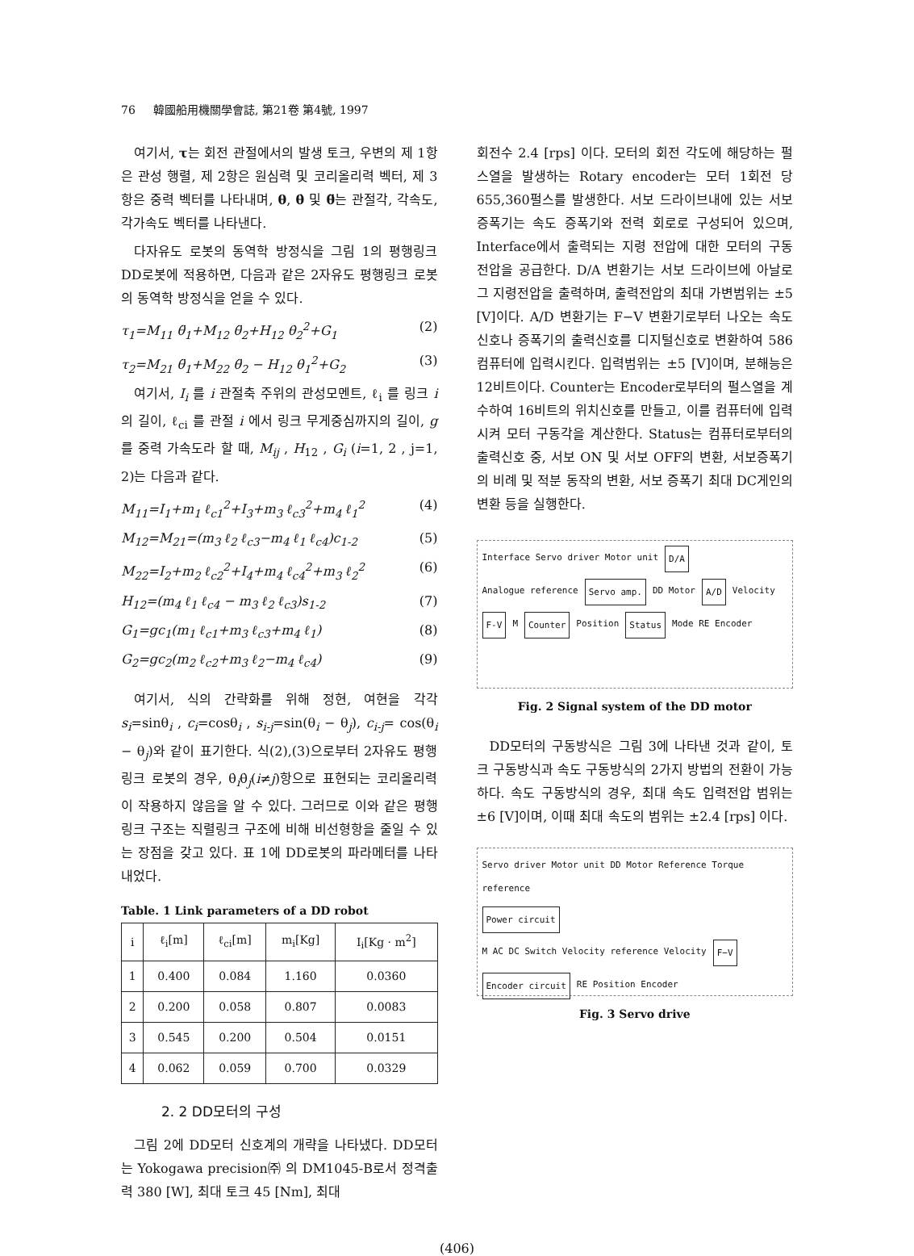76 韓國船用機關學會誌, 第21卷 第4號, 1997
여기서, τ는 회전 관절에서의 발생 토크, 우변의 제 1항은 관성 행렬, 제 2항은 원심력 및 코리올리력 벡터, 제 3항은 중력 벡터를 나타내며, θ, θ̇ 및 θ̈는 관절각, 각속도, 각가속도 벡터를 나타낸다.
다자유도 로봇의 동역학 방정식을 그림 1의 평행링크 DD로봇에 적용하면, 다음과 같은 2자유도 평행링크 로봇의 동역학 방정식을 얻을 수 있다.
τ<sub>1</sub>=M<sub>11</sub> θ̈<sub>1</sub>+M<sub>12</sub> θ̈<sub>2</sub>+H<sub>12</sub> θ̇<sub>2</sub><sup>2</sup>+G<sub>1</sub> (2)
τ<sub>2</sub>=M<sub>21</sub> θ̈<sub>1</sub>+M<sub>22</sub> θ̈<sub>2</sub> − H<sub>12</sub> θ̇<sub>1</sub><sup>2</sup>+G<sub>2</sub> (3)
여기서, I<sub>i</sub> 를 i 관절축 주위의 관성모멘트, ℓ<sub>i</sub> 를 링크 i 의 길이, ℓ<sub>ci</sub> 를 관절 i 에서 링크 무게중심까지의 길이, g 를 중력 가속도라 할 때, M<sub>ij</sub> , H<sub>12</sub> , G<sub>i</sub> (i=1, 2 , j=1, 2)는 다음과 같다.
M<sub>11</sub>=I<sub>1</sub>+m<sub>1</sub> ℓ<sub>c1</sub><sup>2</sup>+I<sub>3</sub>+m<sub>3</sub> ℓ<sub>c3</sub><sup>2</sup>+m<sub>4</sub> ℓ<sub>1</sub><sup>2</sup> (4)
M<sub>12</sub>=M<sub>21</sub>=(m<sub>3</sub> ℓ<sub>2</sub> ℓ<sub>c3</sub>−m<sub>4</sub> ℓ<sub>1</sub> ℓ<sub>c4</sub>)c<sub>1-2</sub> (5)
M<sub>22</sub>=I<sub>2</sub>+m<sub>2</sub> ℓ<sub>c2</sub><sup>2</sup>+I<sub>4</sub>+m<sub>4</sub> ℓ<sub>c4</sub><sup>2</sup>+m<sub>3</sub> ℓ<sub>2</sub><sup>2</sup> (6)
H<sub>12</sub>=(m<sub>4</sub> ℓ<sub>1</sub> ℓ<sub>c4</sub> − m<sub>3</sub> ℓ<sub>2</sub> ℓ<sub>c3</sub>)s<sub>1-2</sub> (7)
G<sub>1</sub>=gc<sub>1</sub>(m<sub>1</sub> ℓ<sub>c1</sub>+m<sub>3</sub> ℓ<sub>c3</sub>+m<sub>4</sub> ℓ<sub>1</sub>) (8)
G<sub>2</sub>=gc<sub>2</sub>(m<sub>2</sub> ℓ<sub>c2</sub>+m<sub>3</sub> ℓ<sub>2</sub>−m<sub>4</sub> ℓ<sub>c4</sub>) (9)
여기서, 식의 간략화를 위해 정현, 여현을 각각 s<sub>i</sub>=sinθ<sub>i</sub> , c<sub>i</sub>=cosθ<sub>i</sub> , s<sub>i-j</sub>=sin(θ<sub>i</sub> − θ<sub>j</sub>), c<sub>i-j</sub>= cos(θ<sub>i</sub> − θ<sub>j</sub>)와 같이 표기한다. 식(2),(3)으로부터 2자유도 평행링크 로봇의 경우, θ̇<sub>i</sub>θ̇<sub>j</sub>(i≠j)항으로 표현되는 코리올리력이 작용하지 않음을 알 수 있다. 그러므로 이와 같은 평행링크 구조는 직렬링크 구조에 비해 비선형항을 줄일 수 있는 장점을 갖고 있다. 표 1에 DD로봇의 파라메터를 나타내었다.
Table. 1 Link parameters of a DD robot
| i | ℓ<sub>i</sub>[m] | ℓ<sub>ci</sub>[m] | m<sub>i</sub>[Kg] | I<sub>i</sub>[Kg · m<sup>2</sup>] |
| --- | --- | --- | --- | --- |
| 1 | 0.400 | 0.084 | 1.160 | 0.0360 |
| 2 | 0.200 | 0.058 | 0.807 | 0.0083 |
| 3 | 0.545 | 0.200 | 0.504 | 0.0151 |
| 4 | 0.062 | 0.059 | 0.700 | 0.0329 |
2. 2 DD모터의 구성
그림 2에 DD모터 신호계의 개략을 나타냈다. DD모터는 Yokogawa precision㈜ 의 DM1045-B로서 정격출력 380 [W], 최대 토크 45 [Nm], 최대
회전수 2.4 [rps] 이다. 모터의 회전 각도에 해당하는 펄스열을 발생하는 Rotary encoder는 모터 1회전 당 655,360펄스를 발생한다. 서보 드라이브내에 있는 서보 증폭기는 속도 증폭기와 전력 회로로 구성되어 있으며, Interface에서 출력되는 지령 전압에 대한 모터의 구동 전압을 공급한다. D/A 변환기는 서보 드라이브에 아날로그 지령전압을 출력하며, 출력전압의 최대 가변범위는 ±5 [V]이다. A/D 변환기는 F−V 변환기로부터 나오는 속도신호나 증폭기의 출력신호를 디지털신호로 변환하여 586 컴퓨터에 입력시킨다. 입력범위는 ±5 [V]이며, 분해능은 12비트이다. Counter는 Encoder로부터의 펄스열을 계수하여 16비트의 위치신호를 만들고, 이를 컴퓨터에 입력시켜 모터 구동각을 계산한다. Status는 컴퓨터로부터의 출력신호 중, 서보 ON 및 서보 OFF의 변환, 서보증폭기의 비례 및 적분 동작의 변환, 서보 증폭기 최대 DC게인의 변환 등을 실행한다.
Interface Servo driver Motor unit D/A Analogue reference Servo amp. DD Motor A/D Velocity F-V M Counter Position Status Mode RE Encoder
Fig. 2 Signal system of the DD motor
DD모터의 구동방식은 그림 3에 나타낸 것과 같이, 토크 구동방식과 속도 구동방식의 2가지 방법의 전환이 가능하다. 속도 구동방식의 경우, 최대 속도 입력전압 범위는 ±6 [V]이며, 이때 최대 속도의 범위는 ±2.4 [rps] 이다.
Servo driver Motor unit DD Motor Reference Torque reference Power circuit M AC DC Switch Velocity reference Velocity F−V Encoder circuit RE Position Encoder
Fig. 3 Servo drive
(406)